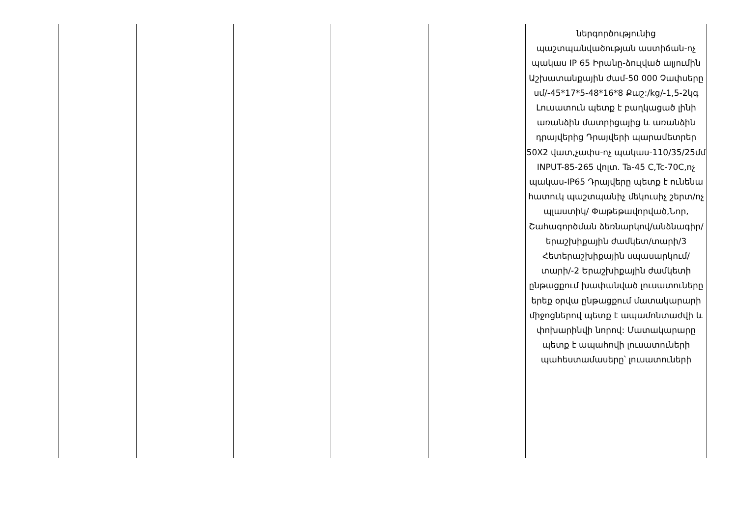| | | | | | ներգործությունից պաշտպանվածության աստիճան-ոչ պակաս IP 65 Իրանը-ձուլված ալյումին Աշխատանքային ժամ-50 000 Չափսերը սմ/-45*17*5-48*16*8 Քաշ:/kg/-1,5-2կգ Լուսատուն պետք է բաղկացած լինի առանձին մատրիցայից և առանձին դրայվերից Դրայվերի պարամետրեր 50X2 վատ,չափս-ոչ պակաս-110/35/25մմ INPUT-85-265 վոլտ. Ta-45 C,Tc-70C,ոչ պակաս-IP65 Դրայվերը պետք է ունենա հատուկ պաշտպանիչ մեկուսիչ շերտ/ոչ պլաստիկ/ Փաթեթավորված,Նոր, Շահագործման ձեռնարկով/անձնագիր/ երաշխիքային ժամկետ/տարի/3 Հետերաշխիքային սպասարկում/տարի/-2 Երաշխիքային ժամկետի ընթացքում խափանված լուսատուները երեք օրվա ընթացքում մատակարարի միջոցներով պետք է ապամոնտաժվի և փոխարինվի նորով: Մատակարարը պետք է ապահովի լուսատուների պահեստամասերը՝ լուսատուների |